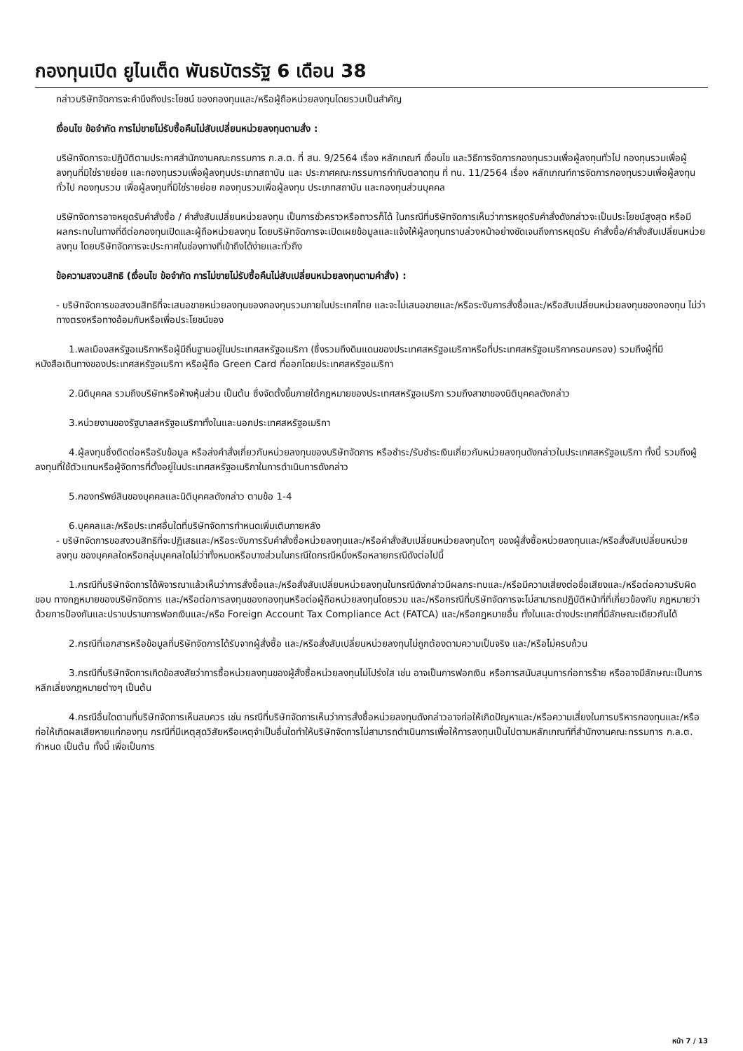กองทุนเปิด ยูไนเต็ด พันธบัตรรัฐ 6 เดือน 38
กล่าวบริษัทจัดการจะคำนึงถึงประโยชน์ ของกองทุนและ/หรือผู้ถือหน่วยลงทุนโดยรวมเป็นสำคัญ
เงื่อนไข ข้อจำกัด การไม่ขายไม่รับซื้อคืนไม่สับเปลี่ยนหน่วยลงทุนตามสั่ง :
บริษัทจัดการจะปฏิบัติตามประกาศสำนักงานคณะกรรมการ ก.ล.ต. ที่ สน. 9/2564 เรื่อง หลักเกณฑ์ เงื่อนไข และวิธีการจัดการกองทุนรวมเพื่อผู้ลงทุนทั่วไป กองทุนรวมเพื่อผู้ลงทุนที่มิใช่รายย่อย และกองทุนรวมเพื่อผู้ลงทุนประเภทสถาบัน และ ประกาศคณะกรรมการกำกับตลาดทุน ที่ ทน. 11/2564 เรื่อง หลักเกณฑ์การจัดการกองทุนรวมเพื่อผู้ลงทุนทั่วไป กองทุนรวม เพื่อผู้ลงทุนที่มิใช่รายย่อย กองทุนรวมเพื่อผู้ลงทุน ประเภทสถาบัน และกองทุนส่วนบุคคล
บริษัทจัดการอาจหยุดรับคำสั่งซื้อ / คำสั่งสับเปลี่ยนหน่วยลงทุน เป็นการชั่วคราวหรือถาวรก็ได้ ในกรณีที่บริษัทจัดการเห็นว่าการหยุดรับคำสั่งดังกล่าวจะเป็นประโยชน์สูงสุด หรือมีผลกระทบในทางที่ดีต่อกองทุนเปิดและผู้ถือหน่วยลงทุน โดยบริษัทจัดการจะเปิดเผยข้อมูลและแจ้งให้ผู้ลงทุนทราบล่วงหน้าอย่างชัดเจนถึงการหยุดรับ คำสั่งซื้อ/คำสั่งสับเปลี่ยนหน่วยลงทุน โดยบริษัทจัดการจะประกาศในช่องทางที่เข้าถึงได้ง่ายและทั่วถึง
ข้อความสงวนสิทธิ (เงื่อนไข ข้อจำกัด การไม่ขายไม่รับซื้อคืนไม่สับเปลี่ยนหน่วยลงทุนตามคำสั่ง) :
- บริษัทจัดการขอสงวนสิทธิที่จะเสนอขายหน่วยลงทุนของกองทุนรวมภายในประเทศไทย และจะไม่เสนอขายและ/หรือระงับการสั่งซื้อและ/หรือสับเปลี่ยนหน่วยลงทุนของกองทุน ไม่ว่าทางตรงหรือทางอ้อมกับหรือเพื่อประโยชน์ของ
1.พลเมืองสหรัฐอเมริกาหรือผู้มีถิ่นฐานอยู่ในประเทศสหรัฐอเมริกา (ซึ่งรวมถึงดินแดนของประเทศสหรัฐอเมริกาหรือที่ประเทศสหรัฐอเมริกาครอบครอง) รวมถึงผู้ที่มีหนังสือเดินทางของประเทศสหรัฐอเมริกา หรือผู้ถือ Green Card ที่ออกโดยประเทศสหรัฐอเมริกา
2.นิติบุคคล รวมถึงบริษัทหรือห้างหุ้นส่วน เป็นต้น ซึ่งจัดตั้งขึ้นภายใต้กฎหมายของประเทศสหรัฐอเมริกา รวมถึงสาขาของนิติบุคคลดังกล่าว
3.หน่วยงานของรัฐบาลสหรัฐอเมริกาทั้งในและนอกประเทศสหรัฐอเมริกา
4.ผู้ลงทุนซึ่งติดต่อหรือรับข้อมูล หรือส่งคำสั่งเกี่ยวกับหน่วยลงทุนของบริษัทจัดการ หรือชำระ/รับชำระเงินเกี่ยวกับหน่วยลงทุนดังกล่าวในประเทศสหรัฐอเมริกา ทั้งนี้ รวมถึงผู้ลงทุนที่ใช้ตัวแทนหรือผู้จัดการที่ตั้งอยู่ในประเทศสหรัฐอเมริกาในการดำเนินการดังกล่าว
5.กองทรัพย์สินของบุคคลและนิติบุคคลดังกล่าว ตามข้อ 1-4
6.บุคคลและ/หรือประเทศอื่นใดที่บริษัทจัดการกำหนดเพิ่มเติมภายหลัง
- บริษัทจัดการขอสงวนสิทธิที่จะปฏิเสธและ/หรือระงับการรับคำสั่งซื้อหน่วยลงทุนและ/หรือคำสั่งสับเปลี่ยนหน่วยลงทุนใดๆ ของผู้สั่งซื้อหน่วยลงทุนและ/หรือสั่งสับเปลี่ยนหน่วยลงทุน ของบุคคลใดหรือกลุ่มบุคคลใดไม่ว่าทั้งหมดหรือบางส่วนในกรณีใดกรณีหนึ่งหรือหลายกรณีดังต่อไปนี้
1.กรณีที่บริษัทจัดการได้พิจารณาแล้วเห็นว่าการสั่งซื้อและ/หรือสั่งสับเปลี่ยนหน่วยลงทุนในกรณีดังกล่าวมีผลกระทบและ/หรือมีความเสี่ยงต่อชื่อเสียงและ/หรือต่อความรับผิดชอบ ทางกฎหมายของบริษัทจัดการ และ/หรือต่อการลงทุนของกองทุนหรือต่อผู้ถือหน่วยลงทุนโดยรวม และ/หรือกรณีที่บริษัทจัดการจะไม่สามารถปฏิบัติหน้าที่ที่เกี่ยวข้องกับ กฎหมายว่าด้วยการป้องกันและปราบปรามการฟอกเงินและ/หรือ Foreign Account Tax Compliance Act (FATCA) และ/หรือกฎหมายอื่น ทั้งในและต่างประเทศที่มีลักษณะเดียวกันได้
2.กรณีที่เอกสารหรือข้อมูลที่บริษัทจัดการได้รับจากผู้สั่งซื้อ และ/หรือสั่งสับเปลี่ยนหน่วยลงทุนไม่ถูกต้องตามความเป็นจริง และ/หรือไม่ครบถ้วน
3.กรณีที่บริษัทจัดการเกิดข้อสงสัยว่าการซื้อหน่วยลงทุนของผู้สั่งซื้อหน่วยลงทุนไม่โปร่งใส เช่น อาจเป็นการฟอกเงิน หรือการสนับสนุนการก่อการร้าย หรืออาจมีลักษณะเป็นการหลีกเลี่ยงกฎหมายต่างๆ เป็นต้น
4.กรณีอื่นใดตามที่บริษัทจัดการเห็นสมควร เช่น กรณีที่บริษัทจัดการเห็นว่าการสั่งซื้อหน่วยลงทุนดังกล่าวอาจก่อให้เกิดปัญหาและ/หรือความเสี่ยงในการบริหารกองทุนและ/หรือก่อให้เกิดผลเสียหายแก่กองทุน กรณีที่มีเหตุสุดวิสัยหรือเหตุจำเป็นอื่นใดทำให้บริษัทจัดการไม่สามารถดำเนินการเพื่อให้การลงทุนเป็นไปตามหลักเกณฑ์ที่สำนักงานคณะกรรมการ ก.ล.ต. กำหนด เป็นต้น ทั้งนี้ เพื่อเป็นการ
หน้า 7 / 13